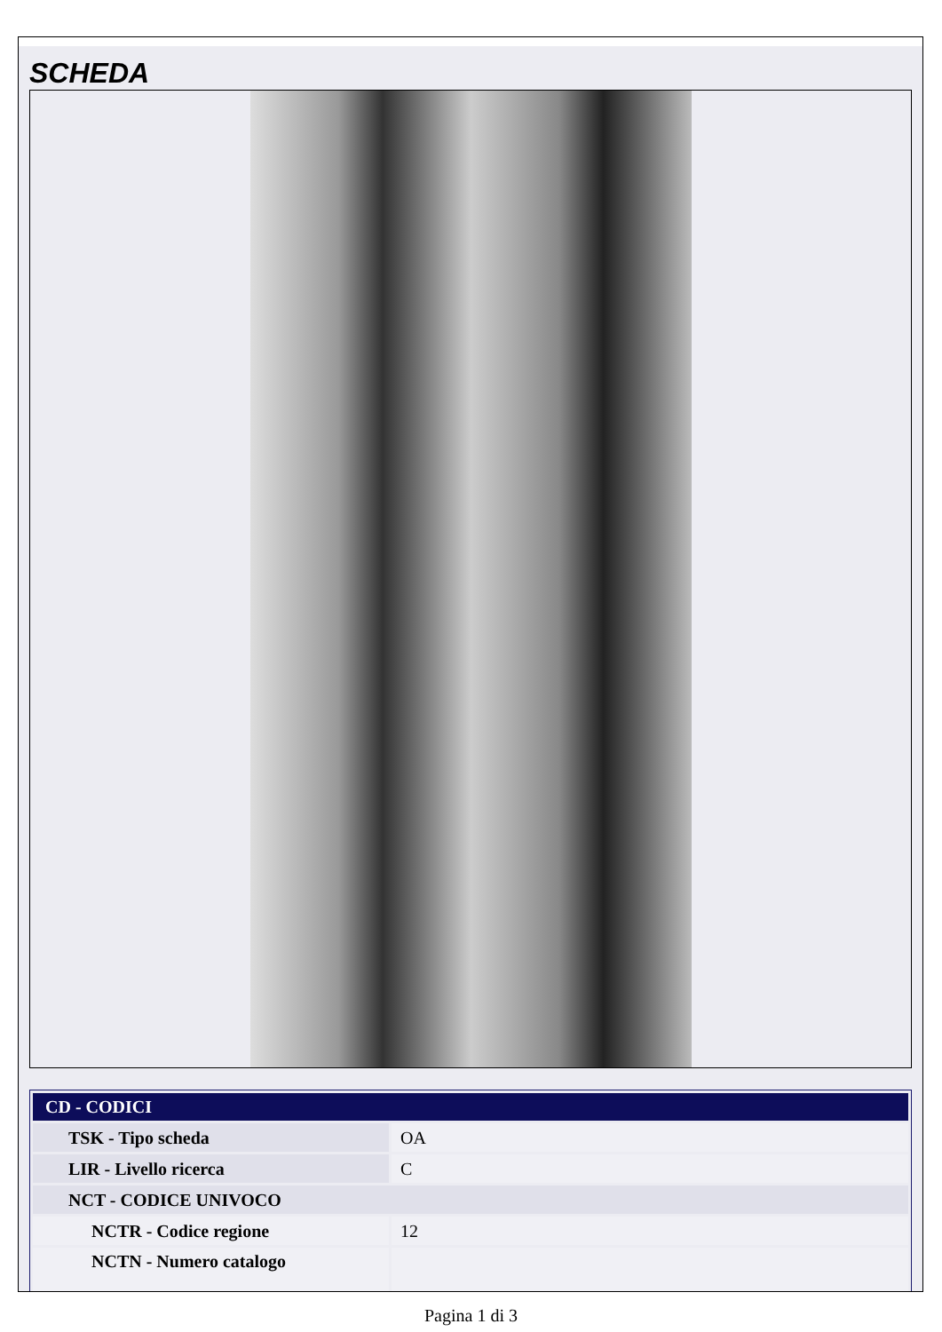SCHEDA
| CD - CODICI | |
| --- | --- |
| TSK - Tipo scheda | OA |
| LIR - Livello ricerca | C |
| NCT - CODICE UNIVOCO | |
| NCTR - Codice regione | 12 |
| NCTN - Numero catalogo | |
Pagina 1 di 3